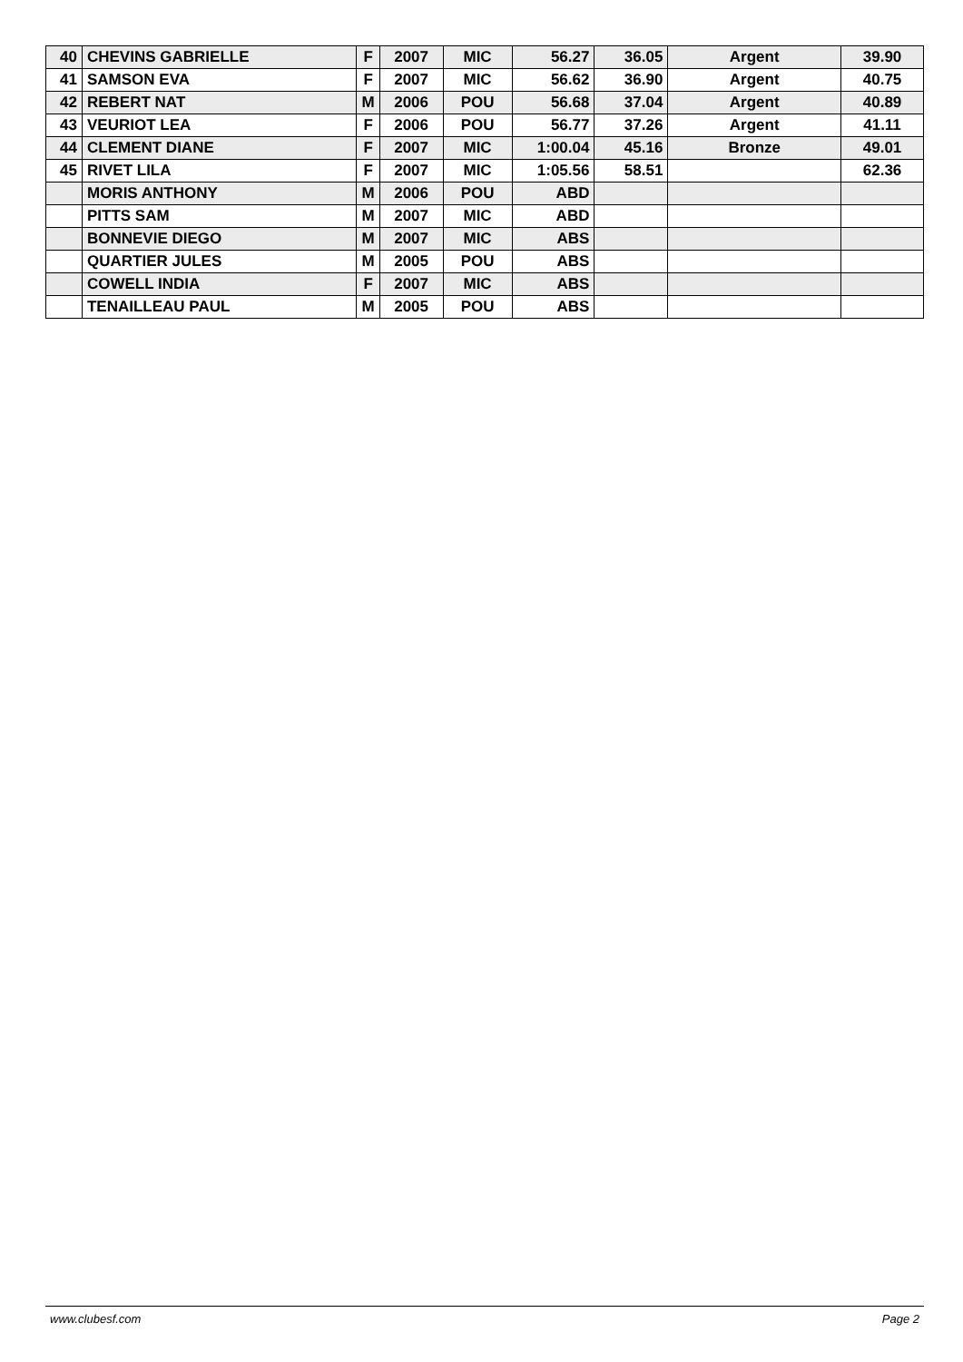| 40 | CHEVINS GABRIELLE | F | 2007 | MIC | 56.27 | 36.05 | Argent | 39.90 |
| 41 | SAMSON EVA | F | 2007 | MIC | 56.62 | 36.90 | Argent | 40.75 |
| 42 | REBERT NAT | M | 2006 | POU | 56.68 | 37.04 | Argent | 40.89 |
| 43 | VEURIOT LEA | F | 2006 | POU | 56.77 | 37.26 | Argent | 41.11 |
| 44 | CLEMENT DIANE | F | 2007 | MIC | 1:00.04 | 45.16 | Bronze | 49.01 |
| 45 | RIVET LILA | F | 2007 | MIC | 1:05.56 | 58.51 | | 62.36 |
| | MORIS ANTHONY | M | 2006 | POU | ABD | | | |
| | PITTS SAM | M | 2007 | MIC | ABD | | | |
| | BONNEVIE DIEGO | M | 2007 | MIC | ABS | | | |
| | QUARTIER JULES | M | 2005 | POU | ABS | | | |
| | COWELL INDIA | F | 2007 | MIC | ABS | | | |
| | TENAILLEAU PAUL | M | 2005 | POU | ABS | | | |
www.clubesf.com Page 2